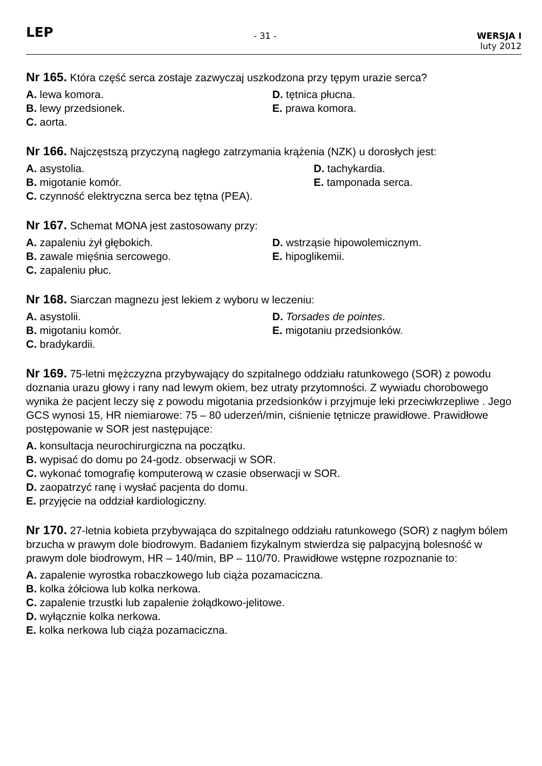LEP
- 31 - WERSJA I
luty 2012
Nr 165. Która część serca zostaje zazwyczaj uszkodzona przy tępym urazie serca?
A. lewa komora.
D. tętnica płucna.
B. lewy przedsionek.
E. prawa komora.
C. aorta.
Nr 166. Najczęstszą przyczyną nagłego zatrzymania krążenia (NZK) u dorosłych jest:
A. asystolia.
D. tachykardia.
B. migotanie komór.
E. tamponada serca.
C. czynność elektryczna serca bez tętna (PEA).
Nr 167. Schemat MONA jest zastosowany przy:
A. zapaleniu żył głębokich.
D. wstrząsie hipowolemicznym.
B. zawale mięśnia sercowego.
E. hipoglikemii.
C. zapaleniu płuc.
Nr 168. Siarczan magnezu jest lekiem z wyboru w leczeniu:
A. asystolii.
D. Torsades de pointes.
B. migotaniu komór.
E. migotaniu przedsionków.
C. bradykardii.
Nr 169. 75-letni mężczyzna przybywający do szpitalnego oddziału ratunkowego (SOR) z powodu doznania urazu głowy i rany nad lewym okiem, bez utraty przytomności. Z wywiadu chorobowego wynika że pacjent leczy się z powodu migotania przedsionków i przyjmuje leki przeciwkrzepliwe . Jego GCS wynosi 15, HR niemiarowe: 75 – 80 uderzeń/min, ciśnienie tętnicze prawidłowe. Prawidłowe postępowanie w SOR jest następujące:
A. konsultacja neurochirurgiczna na początku.
B. wypisać do domu po 24-godz. obserwacji w SOR.
C. wykonać tomografię komputerową w czasie obserwacji w SOR.
D. zaopatrzyć ranę i wysłać pacjenta do domu.
E. przyjęcie na oddział kardiologiczny.
Nr 170. 27-letnia kobieta przybywająca do szpitalnego oddziału ratunkowego (SOR) z nagłym bólem brzucha w prawym dole biodrowym. Badaniem fizykalnym stwierdza się palpacyjną bolesność w prawym dole biodrowym, HR – 140/min, BP – 110/70. Prawidłowe wstępne rozpoznanie to:
A. zapalenie wyrostka robaczkowego lub ciąża pozamaciczna.
B. kolka żółciowa lub kolka nerkowa.
C. zapalenie trzustki lub zapalenie żołądkowo-jelitowe.
D. wyłącznie kolka nerkowa.
E. kolka nerkowa lub ciąża pozamaciczna.